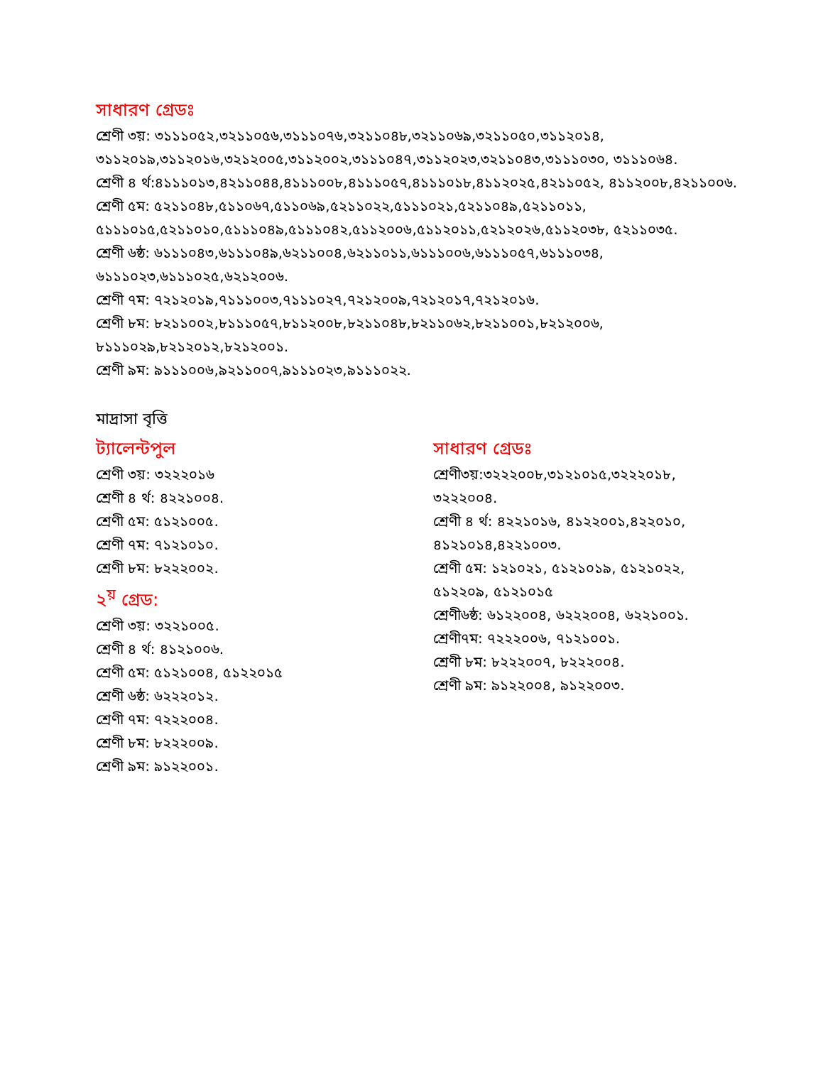সাধারণ গ্রেডঃ
শ্রেণী ৩য়: ৩১১১০৫২,৩২১১০৫৬,৩১১১০৭৬,৩২১১০৪৮,৩২১১০৬৯,৩২১১০৫০,৩১১২০১৪, ৩১১২০১৯,৩১১২০১৬,৩২১২০০৫,৩১১২০০২,৩১১১০৪৭,৩১১২০২৩,৩২১১০৪৩,৩১১১০৩০, ৩১১১০৬৪.
শ্রেণী ৪ র্থ:৪১১১০১৩,৪২১১০৪৪,৪১১১০০৮,৪১১১০৫৭,৪১১১০১৮,৪১১২০২৫,৪২১১০৫২, ৪১১২০০৮,৪২১১০০৬.
শ্রেণী ৫ম: ৫২১১০৪৮,৫১১০৬৭,৫১১০৬৯,৫২১১০২২,৫১১১০২১,৫২১১০৪৯,৫২১১০১১, ৫১১১০১৫,৫২১১০১০,৫১১১০৪৯,৫১১১০৪২,৫১১২০০৬,৫১১২০১১,৫২১২০২৬,৫১১২০৩৮, ৫২১১০৩৫.
শ্রেণী ৬ষ্ঠ: ৬১১১০৪৩,৬১১১০৪৯,৬২১১০০৪,৬২১১০১১,৬১১১০০৬,৬১১১০৫৭,৬১১১০৩৪, ৬১১১০২৩,৬১১১০২৫,৬২১২০০৬.
শ্রেণী ৭ম: ৭২১২০১৯,৭১১১০০৩,৭১১১০২৭,৭২১২০০৯,৭২১২০১৭,৭২১২০১৬.
শ্রেণী ৮ম: ৮২১১০০২,৮১১১০৫৭,৮১১২০০৮,৮২১১০৪৮,৮২১১০৬২,৮২১১০০১,৮২১২০০৬, ৮১১১০২৯,৮২১২০১২,৮২১২০০১.
শ্রেণী ৯ম: ৯১১১০০৬,৯২১১০০৭,৯১১১০২৩,৯১১১০২২.
মাদ্রাসা বৃত্তি
ট্যালেন্টপুল
শ্রেণী ৩য়: ৩২২২০১৬
শ্রেণী ৪ র্থ: ৪২২১০০৪.
শ্রেণী ৫ম: ৫১২১০০৫.
শ্রেণী ৭ম: ৭১২১০১০.
শ্রেণী ৮ম: ৮২২২০০২.
২<sup>য়</sup> গ্রেড:
শ্রেণী ৩য়: ৩২২১০০৫.
শ্রেণী ৪ র্থ: ৪১২১০০৬.
শ্রেণী ৫ম: ৫১২১০০৪, ৫১২২০১৫
শ্রেণী ৬ষ্ঠ: ৬২২২০১২.
শ্রেণী ৭ম: ৭২২২০০৪.
শ্রেণী ৮ম: ৮২২২০০৯.
শ্রেণী ৯ম: ৯১২২০০১.
সাধারণ গ্রেডঃ
শ্রেণী৩য়:৩২২২০০৮,৩১২১০১৫,৩২২২০১৮, ৩২২২০০৪.
শ্রেণী ৪ র্থ: ৪২২১০১৬, ৪১২২০০১,৪২২০১০, ৪১২১০১৪,৪২২১০০৩.
শ্রেণী ৫ম: ১২১০২১, ৫১২১০১৯, ৫১২১০২২, ৫১২২০৯, ৫১২১০১৫
শ্রেণী৬ষ্ঠ: ৬১২২০০৪, ৬২২২০০৪, ৬২২১০০১.
শ্রেণী৭ম: ৭২২২০০৬, ৭১২১০০১.
শ্রেণী ৮ম: ৮২২২০০৭, ৮২২২০০৪.
শ্রেণী ৯ম: ৯১২২০০৪, ৯১২২০০৩.